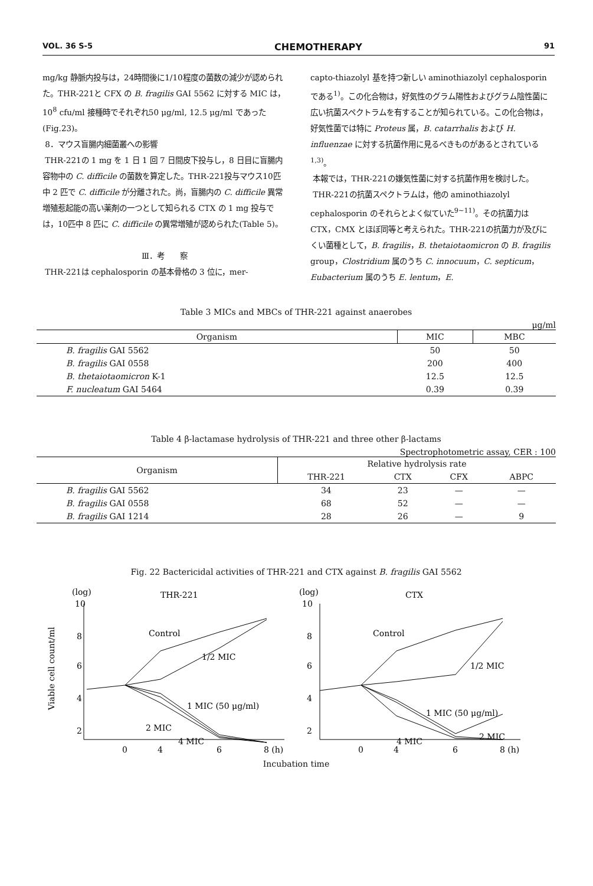VOL. 36 S-5 CHEMOTHERAPY 91
mg/kg 静脈内投与は，24時間後に1/10程度の菌数の減少が認められた。THR-221と CFX の B. fragilis GAI 5562 に対する MIC は，10<sup>8</sup> cfu/ml 接種時でそれぞれ50 μg/ml, 12.5 μg/ml であった(Fig.23)。
8．マウス盲腸内細菌叢への影響
THR-221の 1 mg を 1 日 1 回 7 日間皮下投与し，8 日目に盲腸内容物中の C. difficile の菌数を算定した。THR-221投与マウス10匹中 2 匹で C. difficile が分離された。尚，盲腸内の C. difficile 異常増殖惹起能の高い薬剤の一つとして知られる CTX の 1 mg 投与では，10匹中 8 匹に C. difficile の異常増殖が認められた(Table 5)。
Ⅲ．考　　察
THR-221は cephalosporin の基本骨格の 3 位に，mer-
capto-thiazolyl 基を持つ新しい aminothiazolyl cephalosporin である<sup>1)</sup>。この化合物は，好気性のグラム陽性およびグラム陰性菌に広い抗菌スペクトラムを有することが知られている。この化合物は，好気性菌では特に Proteus 属，B. catarrhalis および H. influenzae に対する抗菌作用に見るべきものがあるとされている<sup>1,3)</sup>。
本報では，THR-221の嫌気性菌に対する抗菌作用を検討した。
THR-221の抗菌スペクトラムは，他の aminothiazolyl cephalosporin のそれらとよく似ていた<sup>9~11)</sup>。その抗菌力は CTX，CMX とほぼ同等と考えられた。THR-221の抗菌力が及びにくい菌種として，B. fragilis，B. thetaiotaomicron の B. fragilis group，Clostridium 属のうち C. innocuum，C. septicum，Eubacterium 属のうち E. lentum，E.
Table 3 MICs and MBCs of THR-221 against anaerobes
μg/ml
| Organism | MIC | MBC |
| --- | --- | --- |
| B. fragilis GAI 5562 | 50 | 50 |
| B. fragilis GAI 0558 | 200 | 400 |
| B. thetaiotaomicron K-1 | 12.5 | 12.5 |
| F. nucleatum GAI 5464 | 0.39 | 0.39 |
Table 4 β-lactamase hydrolysis of THR-221 and three other β-lactams
Spectrophotometric assay, CER : 100
| Organism | Relative hydrolysis rate | | | |
| --- | --- | --- | --- | --- |
| | THR-221 | CTX | CFX | ABPC |
| B. fragilis GAI 5562 | 34 | 23 | — | — |
| B. fragilis GAI 0558 | 68 | 52 | — | — |
| B. fragilis GAI 1214 | 28 | 26 | — | 9 |
Fig. 22 Bactericidal activities of THR-221 and CTX against B. fragilis GAI 5562
(log)
THR-221
(log)
CTX
Viable cell count/ml
10
8
6
4
2
0
4
6
8 (h)
10
8
6
4
2
0
4
6
8 (h)
Control
1/2 MIC
1 MIC (50 μg/ml)
2 MIC
4 MIC
Control
1/2 MIC
1 MIC (50 μg/ml)
2 MIC
4 MIC
Incubation time